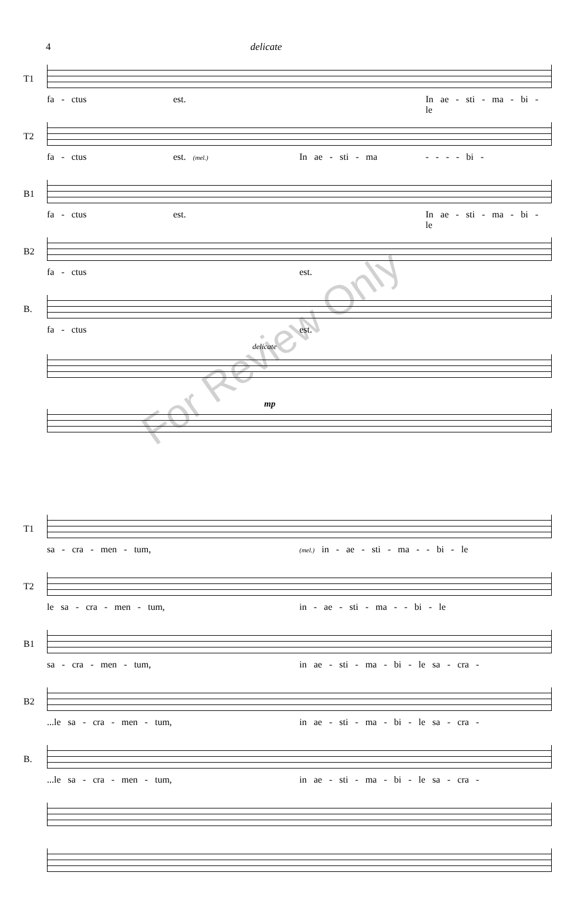4 delicate
T1
fa - ctus est. In ae - sti - ma - bi - le
T2
fa - ctus est. (mel.) In ae - sti - ma - - - - bi -
B1
fa - ctus est. In ae - sti - ma - bi - le
B2
fa - ctus est.
B.
fa - ctus est.
delicate
mp
T1
sa - cra - men - tum, (mel.) in - ae - sti - ma - - bi - le
T2
le sa - cra - men - tum, in - ae - sti - ma - - bi - le
B1
sa - cra - men - tum, in ae - sti - ma - bi - le sa - cra -
B2
...le sa - cra - men - tum, in ae - sti - ma - bi - le sa - cra -
B.
...le sa - cra - men - tum, in ae - sti - ma - bi - le sa - cra -
For Review Only